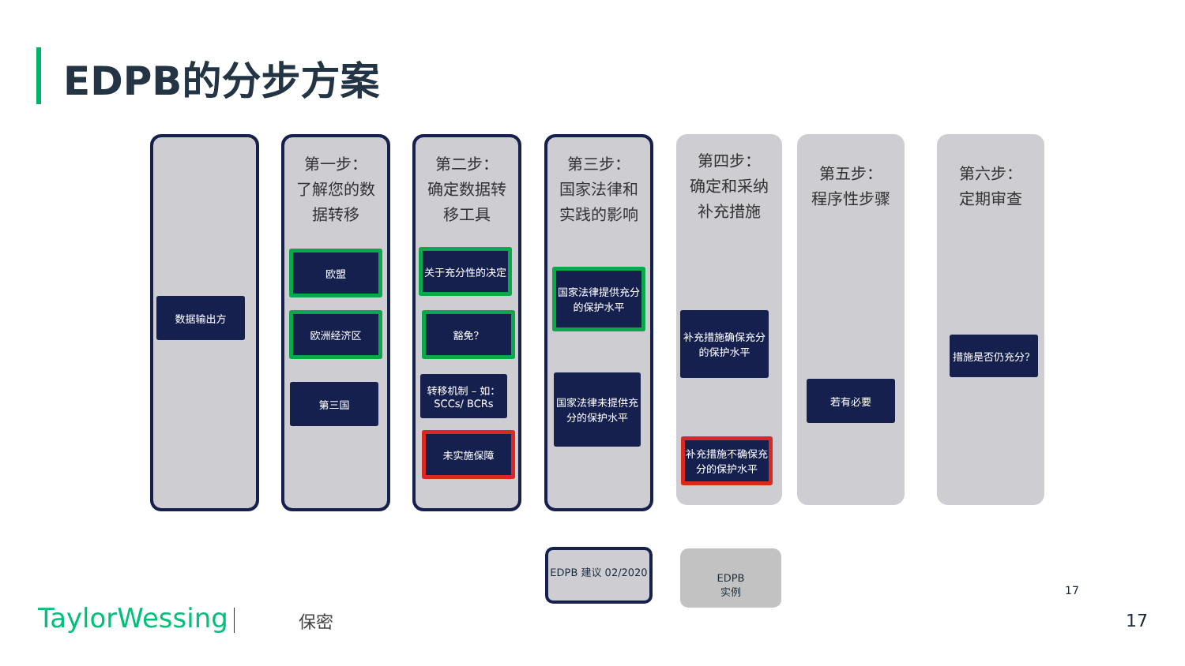EDPB的分步方案
第一步：
了解您的数
据转移
第二步：
确定数据转
移工具
第三步：
国家法律和
实践的影响
第四步：
确定和采纳
补充措施
第五步：
程序性步骤
第六步：
定期审查
数据输出方
欧盟
欧洲经济区
第三国
关于充分性的决定
豁免？
转移机制 – 如：SCCs/ BCRs
未实施保障
国家法律提供充分的保护水平
国家法律未提供充分的保护水平
补充措施确保充分的保护水平
补充措施不确保充分的保护水平
若有必要
措施是否仍充分？
EDPB 建议 02/2020
EDPB
实例
TaylorWessing 保密
17
17